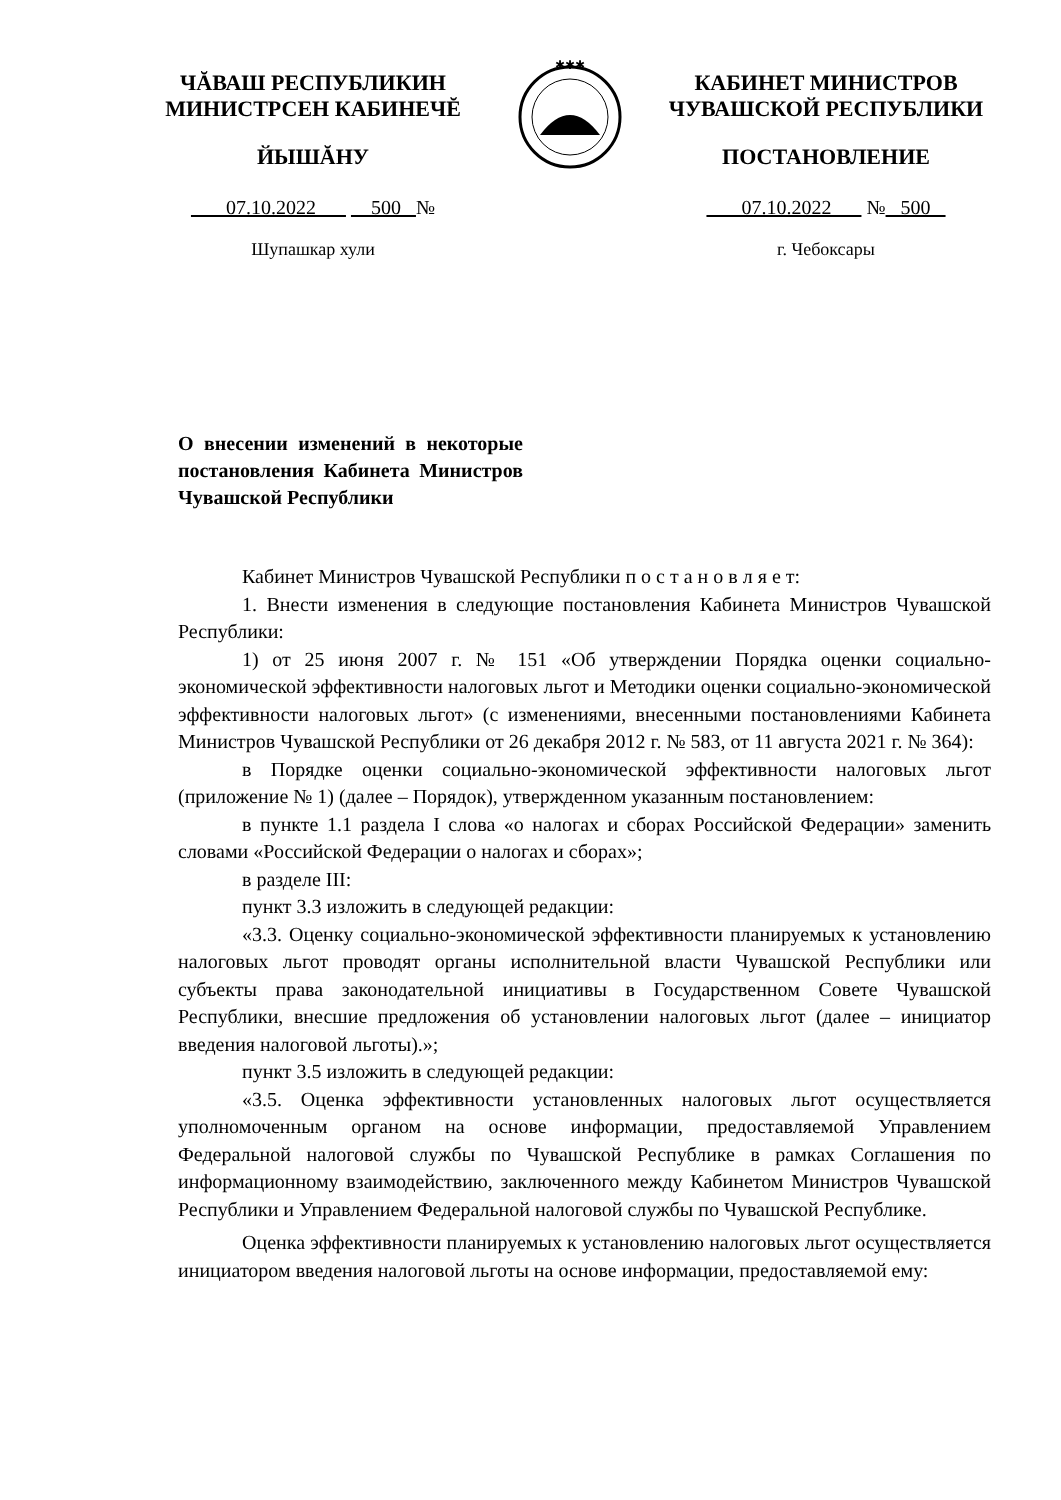ЧĂВАШ РЕСПУБЛИКИН
МИНИСТРСЕН КАБИНЕЧĔ
ЙЫШĂНУ
07.10.2022 500 №
Шупашкар хули
✱✱✱
КАБИНЕТ МИНИСТРОВ
ЧУВАШСКОЙ РЕСПУБЛИКИ
ПОСТАНОВЛЕНИЕ
07.10.2022 № 500
г. Чебоксары
О внесении изменений в некоторые постановления Кабинета Министров Чувашской Республики
Кабинет Министров Чувашской Республики п о с т а н о в л я е т:
1. Внести изменения в следующие постановления Кабинета Министров Чувашской Республики:
1) от 25 июня 2007 г. № 151 «Об утверждении Порядка оценки социально-экономической эффективности налоговых льгот и Методики оценки социально-экономической эффективности налоговых льгот» (с изменениями, внесенными постановлениями Кабинета Министров Чувашской Республики от 26 декабря 2012 г. № 583, от 11 августа 2021 г. № 364):
в Порядке оценки социально-экономической эффективности налоговых льгот (приложение № 1) (далее – Порядок), утвержденном указанным постановлением:
в пункте 1.1 раздела I слова «о налогах и сборах Российской Федерации» заменить словами «Российской Федерации о налогах и сборах»;
в разделе III:
пункт 3.3 изложить в следующей редакции:
«3.3. Оценку социально-экономической эффективности планируемых к установлению налоговых льгот проводят органы исполнительной власти Чувашской Республики или субъекты права законодательной инициативы в Государственном Совете Чувашской Республики, внесшие предложения об установлении налоговых льгот (далее – инициатор введения налоговой льготы).»;
пункт 3.5 изложить в следующей редакции:
«3.5. Оценка эффективности установленных налоговых льгот осуществляется уполномоченным органом на основе информации, предоставляемой Управлением Федеральной налоговой службы по Чувашской Республике в рамках Соглашения по информационному взаимодействию, заключенного между Кабинетом Министров Чувашской Республики и Управлением Федеральной налоговой службы по Чувашской Республике.
Оценка эффективности планируемых к установлению налоговых льгот осуществляется инициатором введения налоговой льготы на основе информации, предоставляемой ему: